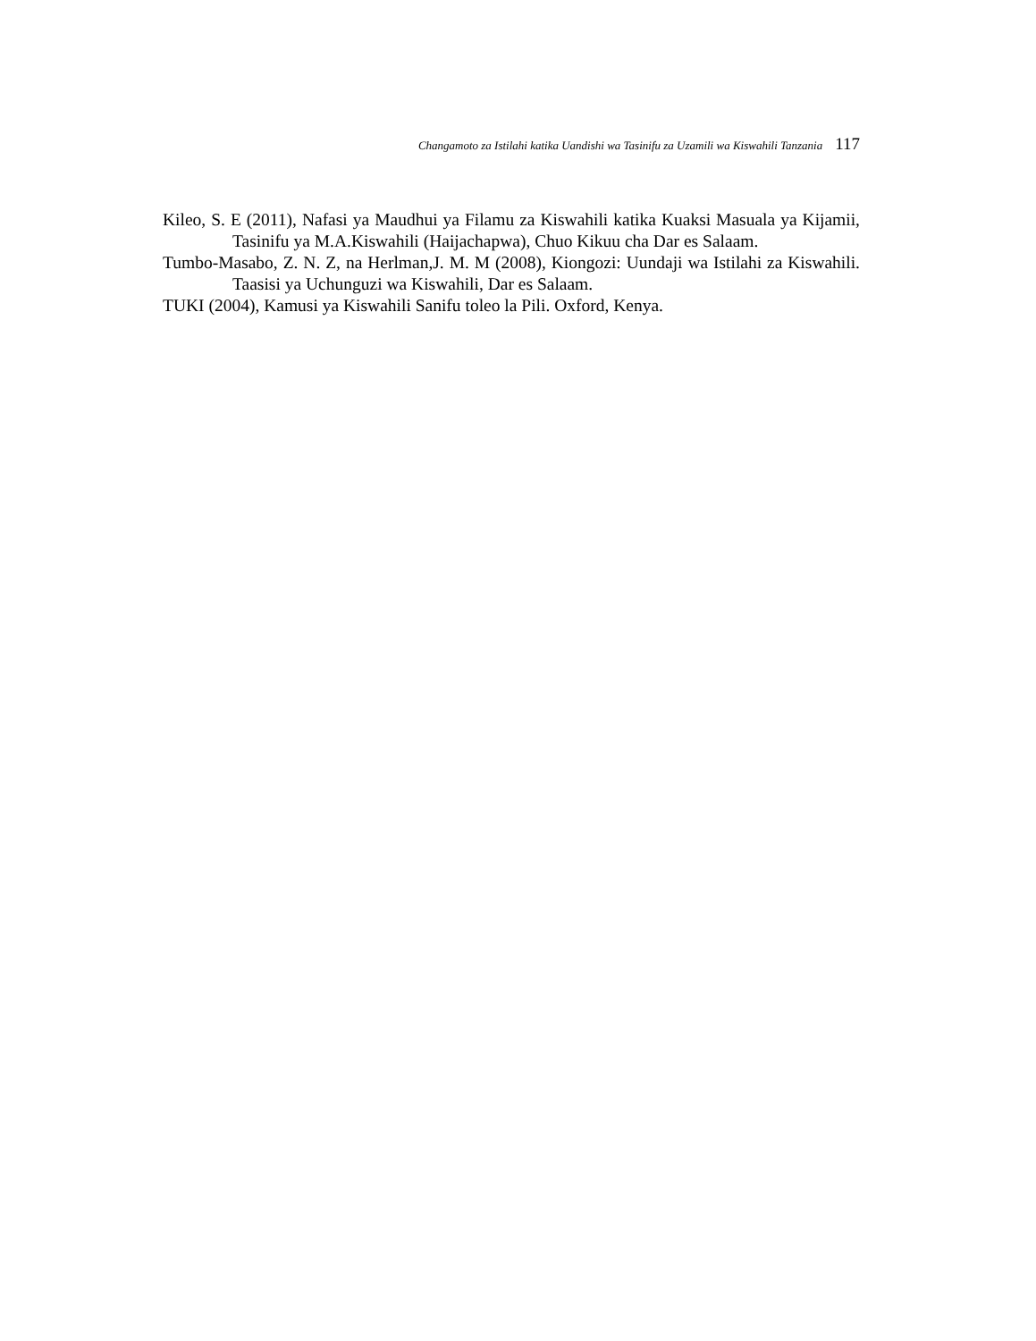Changamoto za Istilahi katika Uandishi wa Tasinifu za Uzamili wa Kiswahili Tanzania 117
Kileo, S. E (2011), Nafasi ya Maudhui ya Filamu za Kiswahili katika Kuaksi Masuala ya Kijamii, Tasinifu ya M.A.Kiswahili (Haijachapwa), Chuo Kikuu cha Dar es Salaam.
Tumbo-Masabo, Z. N. Z, na Herlman,J. M. M (2008), Kiongozi: Uundaji wa Istilahi za Kiswahili. Taasisi ya Uchunguzi wa Kiswahili, Dar es Salaam.
TUKI (2004), Kamusi ya Kiswahili Sanifu toleo la Pili. Oxford, Kenya.